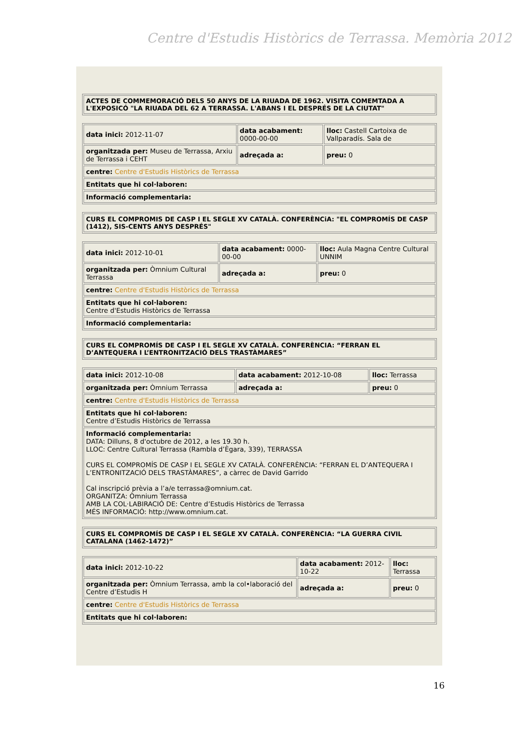Centre d'Estudis Històrics de Terrassa. Memòria 2012
| ACTES DE COMMEMORACIÓ DELS 50 ANYS DE LA RIUADA DE 1962. VISITA COMEMTADA A L'EXPOSICÓ "LA RIUADA DEL 62 A TERRASSA. L'ABANS I EL DESPRÉS DE LA CIUTAT" |
| data inici: 2012-11-07 | data acabament: 0000-00-00 | lloc: Castell Cartoixa de Vallparadís. Sala de |
| organitzada per: Museu de Terrassa, Arxiu de Terrassa i CEHT | adreçada a: | preu: 0 |
| centre: Centre d'Estudis Històrics de Terrassa | | |
| Entitats que hi col·laboren: | | |
| Informació complementaria: | | |
| CURS EL COMPROMIS DE CASP I EL SEGLE XV CATALÀ. CONFERÈNCiA: "EL COMPROMÍS DE CASP (1412), SIS-CENTS ANYS DESPRÉS" |
| data inici: 2012-10-01 | data acabament: 0000-00-00 | lloc: Aula Magna Centre Cultural UNNIM |
| organitzada per: Òmnium Cultural Terrassa | adreçada a: | preu: 0 |
| centre: Centre d'Estudis Històrics de Terrassa | | |
| Entitats que hi col·laboren: Centre d'Estudis Històrics de Terrassa | | |
| Informació complementaria: | | |
| CURS EL COMPROMÍS DE CASP I EL SEGLE XV CATALÀ. CONFERÈNCIA: “FERRAN EL D’ANTEQUERA I L’ENTRONITZACIÓ DELS TRASTÀMARES” |
| data inici: 2012-10-08 | data acabament: 2012-10-08 | lloc: Terrassa |
| organitzada per: Òmnium Terrassa | adreçada a: | preu: 0 |
| centre: Centre d'Estudis Històrics de Terrassa | | |
| Entitats que hi col·laboren: Centre d’Estudis Històrics de Terrassa | | |
| Informació complementaria: DATA: Dilluns, 8 d'octubre de 2012, a les 19.30 h. LLOC: Centre Cultural Terrassa (Rambla d’Ègara, 339), TERRASSA CURS EL COMPROMÍS DE CASP I EL SEGLE XV CATALÀ. CONFERÈNCIA: “FERRAN EL D’ANTEQUERA I L’ENTRONITZACIÓ DELS TRASTÀMARES”, a càrrec de David Garrido Cal inscripció prèvia a l’a/e terrassa@omnium.cat. ORGANITZA: Òmnium Terrassa AMB LA COL·LABIRACIÓ DE: Centre d’Estudis Històrics de Terrassa MÉS INFORMACIÓ: http://www.omnium.cat. | | |
| CURS EL COMPROMÍS DE CASP I EL SEGLE XV CATALÀ. CONFERÈNCIA: “LA GUERRA CIVIL CATALANA (1462-1472)” |
| data inici: 2012-10-22 | data acabament: 2012-10-22 | lloc: Terrassa |
| organitzada per: Òmnium Terrassa, amb la col•laboració del Centre d’Estudis H | adreçada a: | preu: 0 |
| centre: Centre d'Estudis Històrics de Terrassa | | |
| Entitats que hi col·laboren: | | |
16